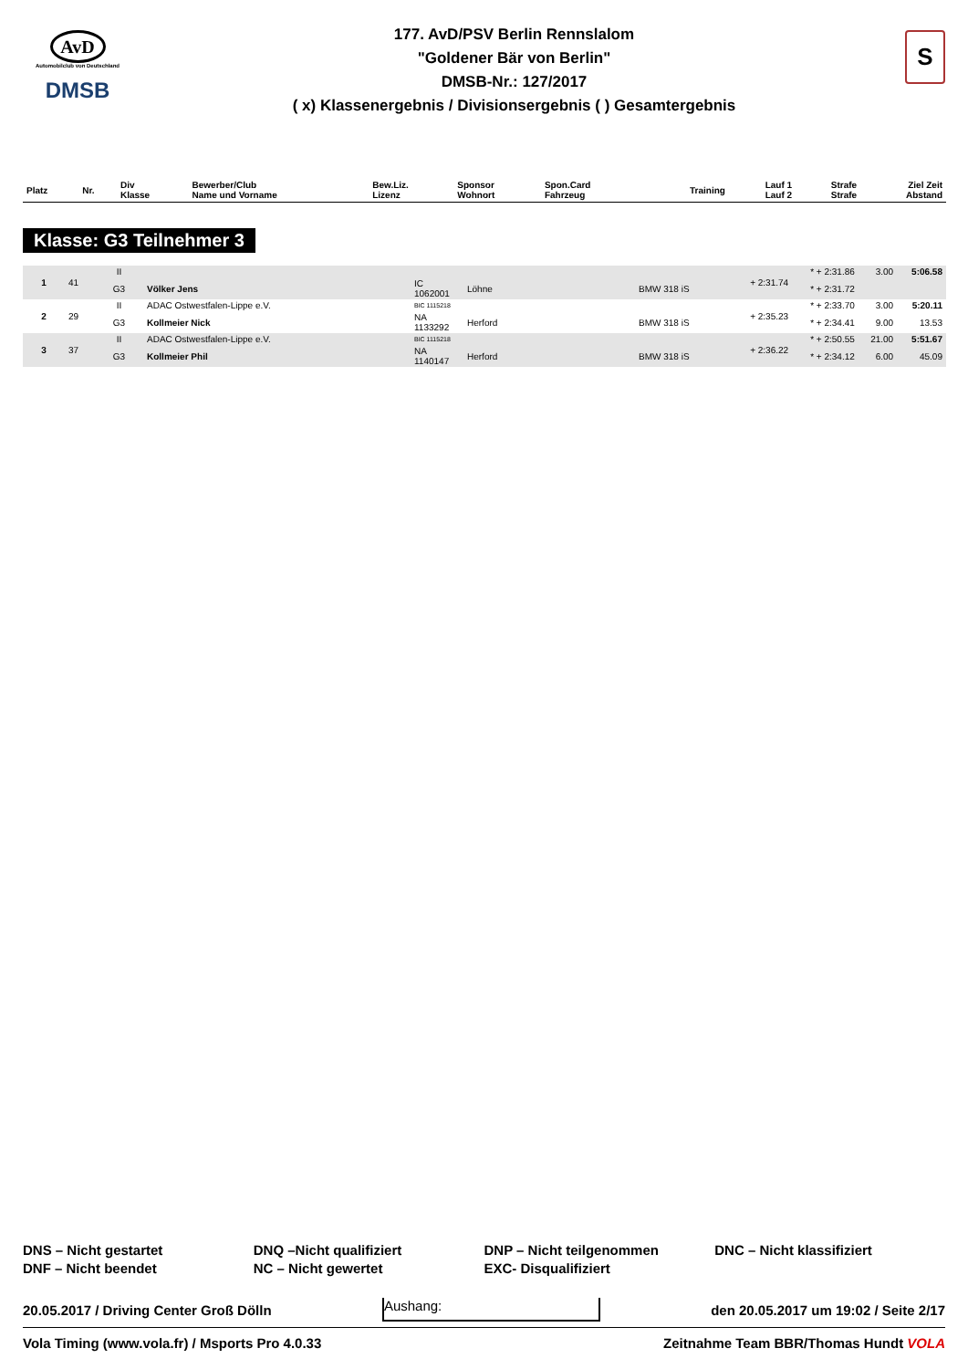AvD
Automobilclub von Deutschland
DMSB
177. AvD/PSV Berlin Rennslalom
"Goldener Bär von Berlin"
DMSB-Nr.: 127/2017
( x) Klassenergebnis / Divisionsergebnis ( ) Gesamtergebnis
S
| Platz | Nr. | Div Klasse | Bewerber/Club Name und Vorname | Bew.Liz. Lizenz | Sponsor Wohnort | Spon.Card Fahrzeug | Training | Lauf 1 Lauf 2 | Strafe Strafe | Ziel Zeit Abstand |
| --- | --- | --- | --- | --- | --- | --- | --- | --- | --- | --- |
Klasse: G3 Teilnehmer 3
| 1 | 41 | II | | | | | + 2:31.74 | * + 2:31.86 | 3.00 | 5:06.58 |
| | | G3 | Völker Jens | IC 1062001 | Löhne | BMW 318 iS | | * + 2:31.72 | | |
| 2 | 29 | II | ADAC Ostwestfalen-Lippe e.V. | BIC 1115218 | | | + 2:35.23 | * + 2:33.70 | 3.00 | 5:20.11 |
| | | G3 | Kollmeier Nick | NA 1133292 | Herford | BMW 318 iS | | * + 2:34.41 | 9.00 | 13.53 |
| 3 | 37 | II | ADAC Ostwestfalen-Lippe e.V. | BIC 1115218 | | | + 2:36.22 | * + 2:50.55 | 21.00 | 5:51.67 |
| | | G3 | Kollmeier Phil | NA 1140147 | Herford | BMW 318 iS | | * + 2:34.12 | 6.00 | 45.09 |
DNS – Nicht gestartet
DNQ –Nicht qualifiziert
DNP – Nicht teilgenommen
DNC – Nicht klassifiziert
DNF – Nicht beendet
NC – Nicht gewertet
EXC- Disqualifiziert
20.05.2017 / Driving Center Groß Dölln Aushang: den 20.05.2017 um 19:02 / Seite 2/17
Vola Timing (www.vola.fr) / Msports Pro 4.0.33 Zeitnahme Team BBR/Thomas Hundt VOLA